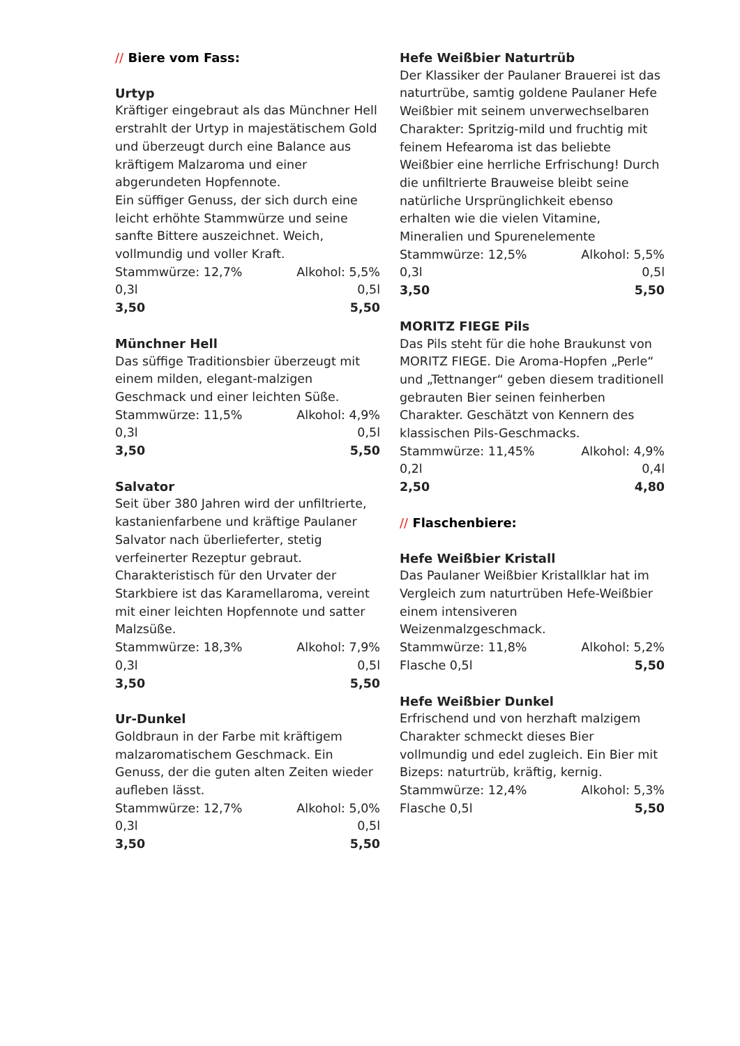// Biere vom Fass:
Urtyp
Kräftiger eingebraut als das Münchner Hell erstrahlt der Urtyp in majestätischem Gold und überzeugt durch eine Balance aus kräftigem Malzaroma und einer abgerundeten Hopfennote.
Ein süffiger Genuss, der sich durch eine leicht erhöhte Stammwürze und seine sanfte Bittere auszeichnet. Weich, vollmundig und voller Kraft.
Stammwürze: 12,7% Alkohol: 5,5%
0,3l 0,5l
3,50 5,50
Münchner Hell
Das süffige Traditionsbier überzeugt mit einem milden, elegant-malzigen Geschmack und einer leichten Süße.
Stammwürze: 11,5% Alkohol: 4,9%
0,3l 0,5l
3,50 5,50
Salvator
Seit über 380 Jahren wird der unfiltrierte, kastanienfarbene und kräftige Paulaner Salvator nach überlieferter, stetig verfeinerter Rezeptur gebraut. Charakteristisch für den Urvater der Starkbiere ist das Karamellaroma, vereint mit einer leichten Hopfennote und satter Malzsüße.
Stammwürze: 18,3% Alkohol: 7,9%
0,3l 0,5l
3,50 5,50
Ur-Dunkel
Goldbraun in der Farbe mit kräftigem malzaromatischem Geschmack. Ein Genuss, der die guten alten Zeiten wieder aufleben lässt.
Stammwürze: 12,7% Alkohol: 5,0%
0,3l 0,5l
3,50 5,50
Hefe Weißbier Naturtrüb
Der Klassiker der Paulaner Brauerei ist das naturtrübe, samtig goldene Paulaner Hefe Weißbier mit seinem unverwechselbaren Charakter: Spritzig-mild und fruchtig mit feinem Hefearoma ist das beliebte Weißbier eine herrliche Erfrischung! Durch die unfiltrierte Brauweise bleibt seine natürliche Ursprünglichkeit ebenso erhalten wie die vielen Vitamine, Mineralien und Spurenelemente
Stammwürze: 12,5% Alkohol: 5,5%
0,3l 0,5l
3,50 5,50
MORITZ FIEGE Pils
Das Pils steht für die hohe Braukunst von MORITZ FIEGE. Die Aroma-Hopfen „Perle“ und „Tettnanger“ geben diesem traditionell gebrauten Bier seinen feinherben Charakter. Geschätzt von Kennern des klassischen Pils-Geschmacks.
Stammwürze: 11,45% Alkohol: 4,9%
0,2l 0,4l
2,50 4,80
// Flaschenbiere:
Hefe Weißbier Kristall
Das Paulaner Weißbier Kristallklar hat im Vergleich zum naturtrüben Hefe-Weißbier einem intensiveren Weizenmalzgeschmack.
Stammwürze: 11,8% Alkohol: 5,2%
Flasche 0,5l 5,50
Hefe Weißbier Dunkel
Erfrischend und von herzhaft malzigem Charakter schmeckt dieses Bier vollmundig und edel zugleich. Ein Bier mit Bizeps: naturtrüb, kräftig, kernig.
Stammwürze: 12,4% Alkohol: 5,3%
Flasche 0,5l 5,50